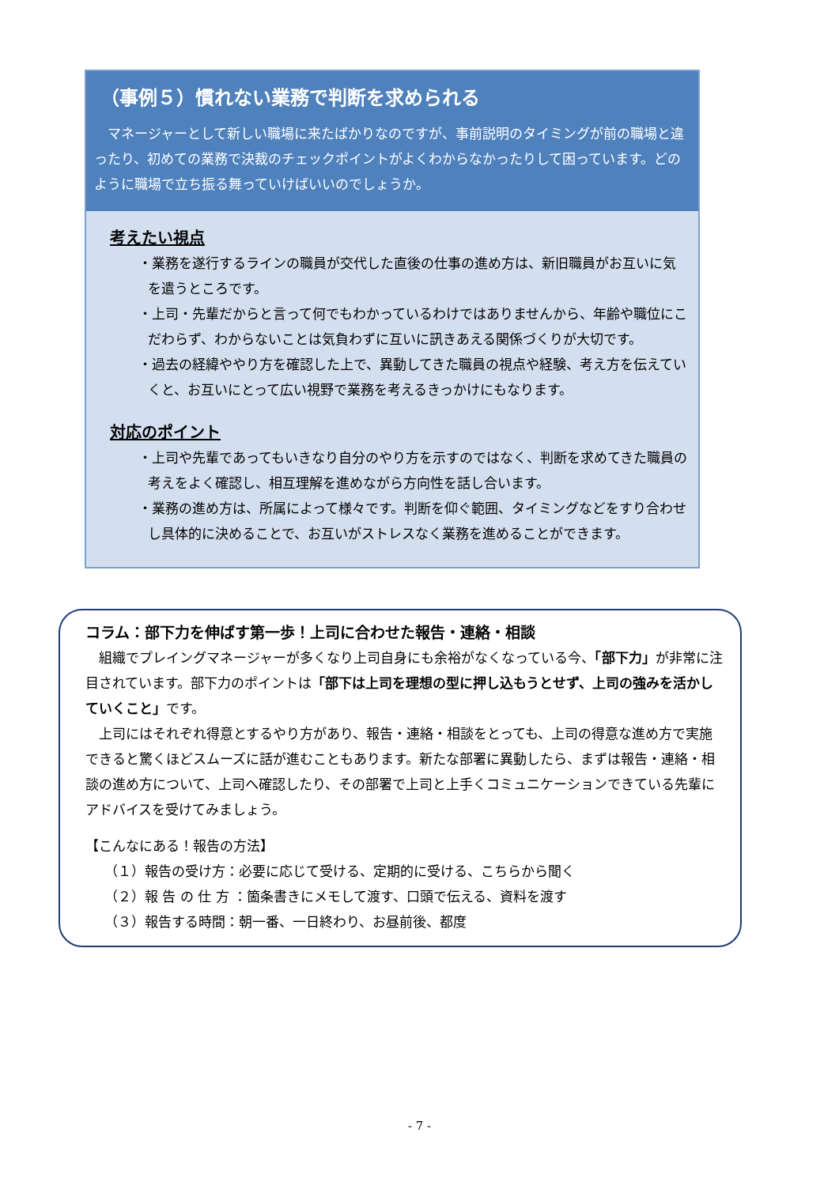（事例５）慣れない業務で判断を求められる
マネージャーとして新しい職場に来たばかりなのですが、事前説明のタイミングが前の職場と違ったり、初めての業務で決裁のチェックポイントがよくわからなかったりして困っています。どのように職場で立ち振る舞っていけばいいのでしょうか。
考えたい視点
・業務を遂行するラインの職員が交代した直後の仕事の進め方は、新旧職員がお互いに気を遣うところです。
・上司・先輩だからと言って何でもわかっているわけではありませんから、年齢や職位にこだわらず、わからないことは気負わずに互いに訊きあえる関係づくりが大切です。
・過去の経緯ややり方を確認した上で、異動してきた職員の視点や経験、考え方を伝えていくと、お互いにとって広い視野で業務を考えるきっかけにもなります。
対応のポイント
・上司や先輩であってもいきなり自分のやり方を示すのではなく、判断を求めてきた職員の考えをよく確認し、相互理解を進めながら方向性を話し合います。
・業務の進め方は、所属によって様々です。判断を仰ぐ範囲、タイミングなどをすり合わせし具体的に決めることで、お互いがストレスなく業務を進めることができます。
コラム：部下力を伸ばす第一歩！上司に合わせた報告・連絡・相談
組織でプレイングマネージャーが多くなり上司自身にも余裕がなくなっている今、「部下力」が非常に注目されています。部下力のポイントは「部下は上司を理想の型に押し込もうとせず、上司の強みを活かしていくこと」です。
上司にはそれぞれ得意とするやり方があり、報告・連絡・相談をとっても、上司の得意な進め方で実施できると驚くほどスムーズに話が進むこともあります。新たな部署に異動したら、まずは報告・連絡・相談の進め方について、上司へ確認したり、その部署で上司と上手くコミュニケーションできている先輩にアドバイスを受けてみましょう。
【こんなにある！報告の方法】
（１）報告の受け方：必要に応じて受ける、定期的に受ける、こちらから聞く
（２）報 告 の 仕 方 ：箇条書きにメモして渡す、口頭で伝える、資料を渡す
（３）報告する時間：朝一番、一日終わり、お昼前後、都度
- 7 -